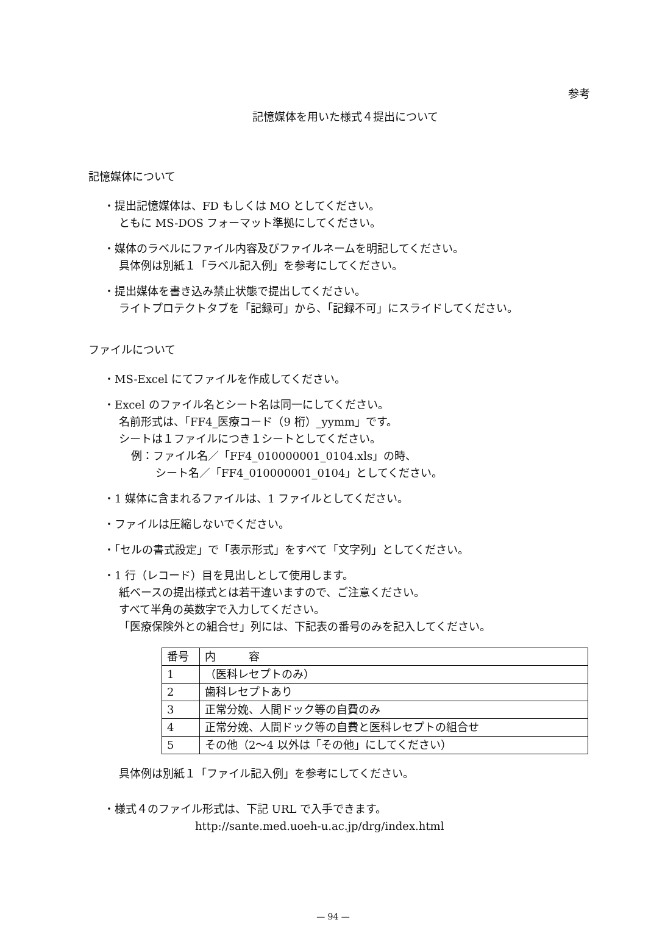参考
記憶媒体を用いた様式４提出について
記憶媒体について
・提出記憶媒体は、FD もしくは MO としてください。
ともに MS-DOS フォーマット準拠にしてください。
・媒体のラベルにファイル内容及びファイルネームを明記してください。
具体例は別紙１「ラベル記入例」を参考にしてください。
・提出媒体を書き込み禁止状態で提出してください。
ライトプロテクトタブを「記録可」から、「記録不可」にスライドしてください。
ファイルについて
・MS-Excel にてファイルを作成してください。
・Excel のファイル名とシート名は同一にしてください。
名前形式は、「FF4_医療コード（9 桁）_yymm」です。
シートは１ファイルにつき１シートとしてください。
例：ファイル名／「FF4_010000001_0104.xls」の時、
シート名／「FF4_010000001_0104」としてください。
・1 媒体に含まれるファイルは、1 ファイルとしてください。
・ファイルは圧縮しないでください。
・「セルの書式設定」で「表示形式」をすべて「文字列」としてください。
・1 行（レコード）目を見出しとして使用します。
紙ベースの提出様式とは若干違いますので、ご注意ください。
すべて半角の英数字で入力してください。
「医療保険外との組合せ」列には、下記表の番号のみを記入してください。
| 番号 | 内 容 |
| 1 | （医科レセプトのみ） |
| 2 | 歯科レセプトあり |
| 3 | 正常分娩、人間ドック等の自費のみ |
| 4 | 正常分娩、人間ドック等の自費と医科レセプトの組合せ |
| 5 | その他（2～4 以外は「その他」にしてください） |
具体例は別紙１「ファイル記入例」を参考にしてください。
・様式４のファイル形式は、下記 URL で入手できます。
http://sante.med.uoeh-u.ac.jp/drg/index.html
— 94 —